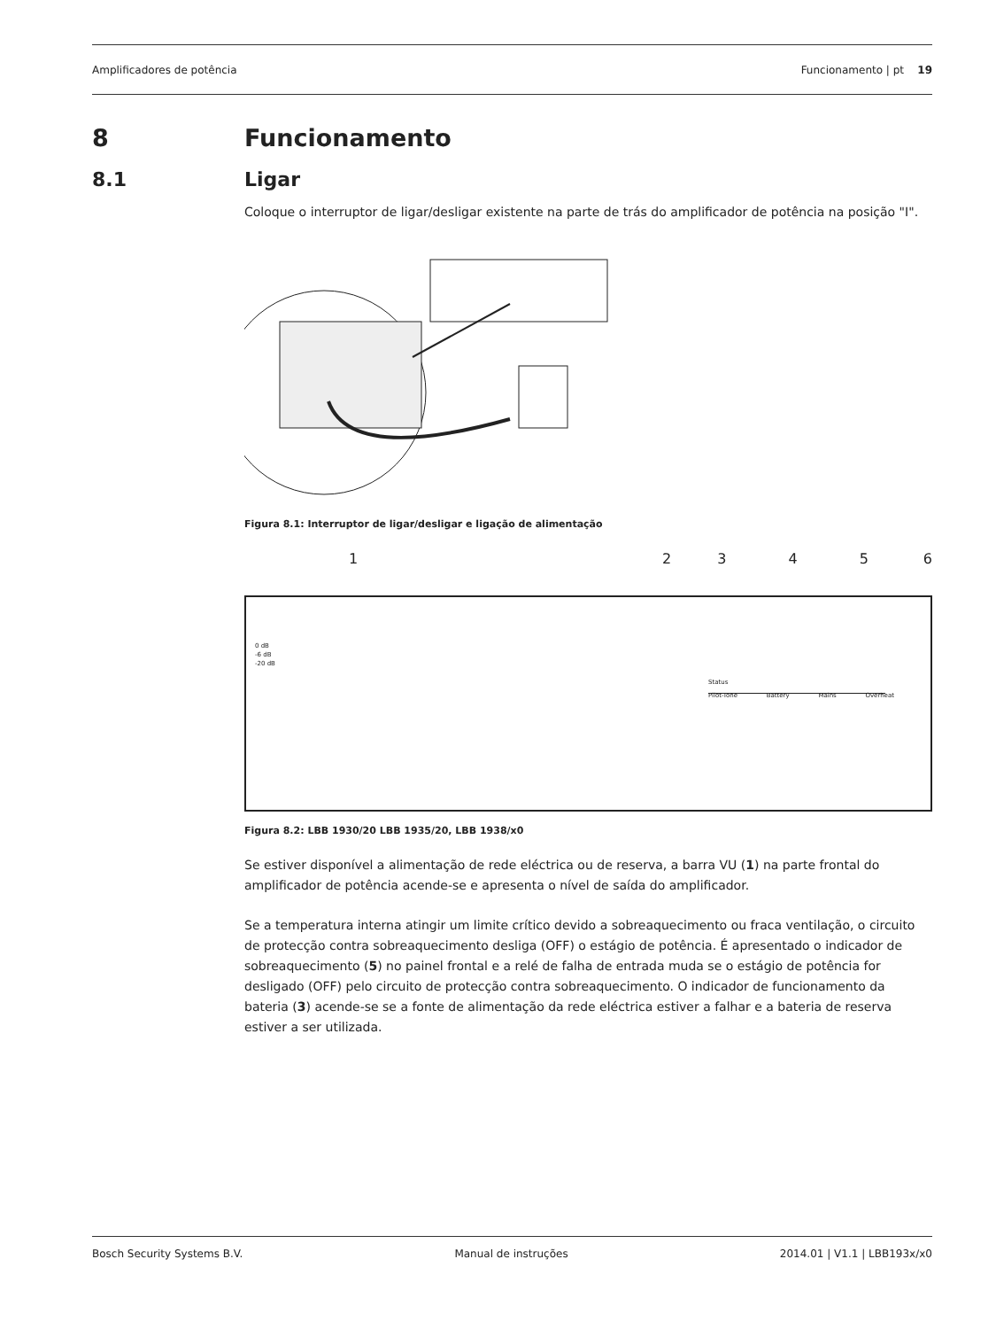Amplificadores de potência Funcionamento | pt 19
8 Funcionamento
8.1 Ligar
Coloque o interruptor de ligar/desligar existente na parte de trás do amplificador de potência na posição "I".
Figura 8.1: Interruptor de ligar/desligar e ligação de alimentação
123456
0 dB
-6 dB
-20 dB
Status
Pilot-Tone Battery Mains Overheat
Figura 8.2: LBB 1930/20 LBB 1935/20, LBB 1938/x0
Se estiver disponível a alimentação de rede eléctrica ou de reserva, a barra VU (1) na parte frontal do amplificador de potência acende-se e apresenta o nível de saída do amplificador.
Se a temperatura interna atingir um limite crítico devido a sobreaquecimento ou fraca ventilação, o circuito de protecção contra sobreaquecimento desliga (OFF) o estágio de potência. É apresentado o indicador de sobreaquecimento (5) no painel frontal e a relé de falha de entrada muda se o estágio de potência for desligado (OFF) pelo circuito de protecção contra sobreaquecimento. O indicador de funcionamento da bateria (3) acende-se se a fonte de alimentação da rede eléctrica estiver a falhar e a bateria de reserva estiver a ser utilizada.
Bosch Security Systems B.V. Manual de instruções 2014.01 | V1.1 | LBB193x/x0